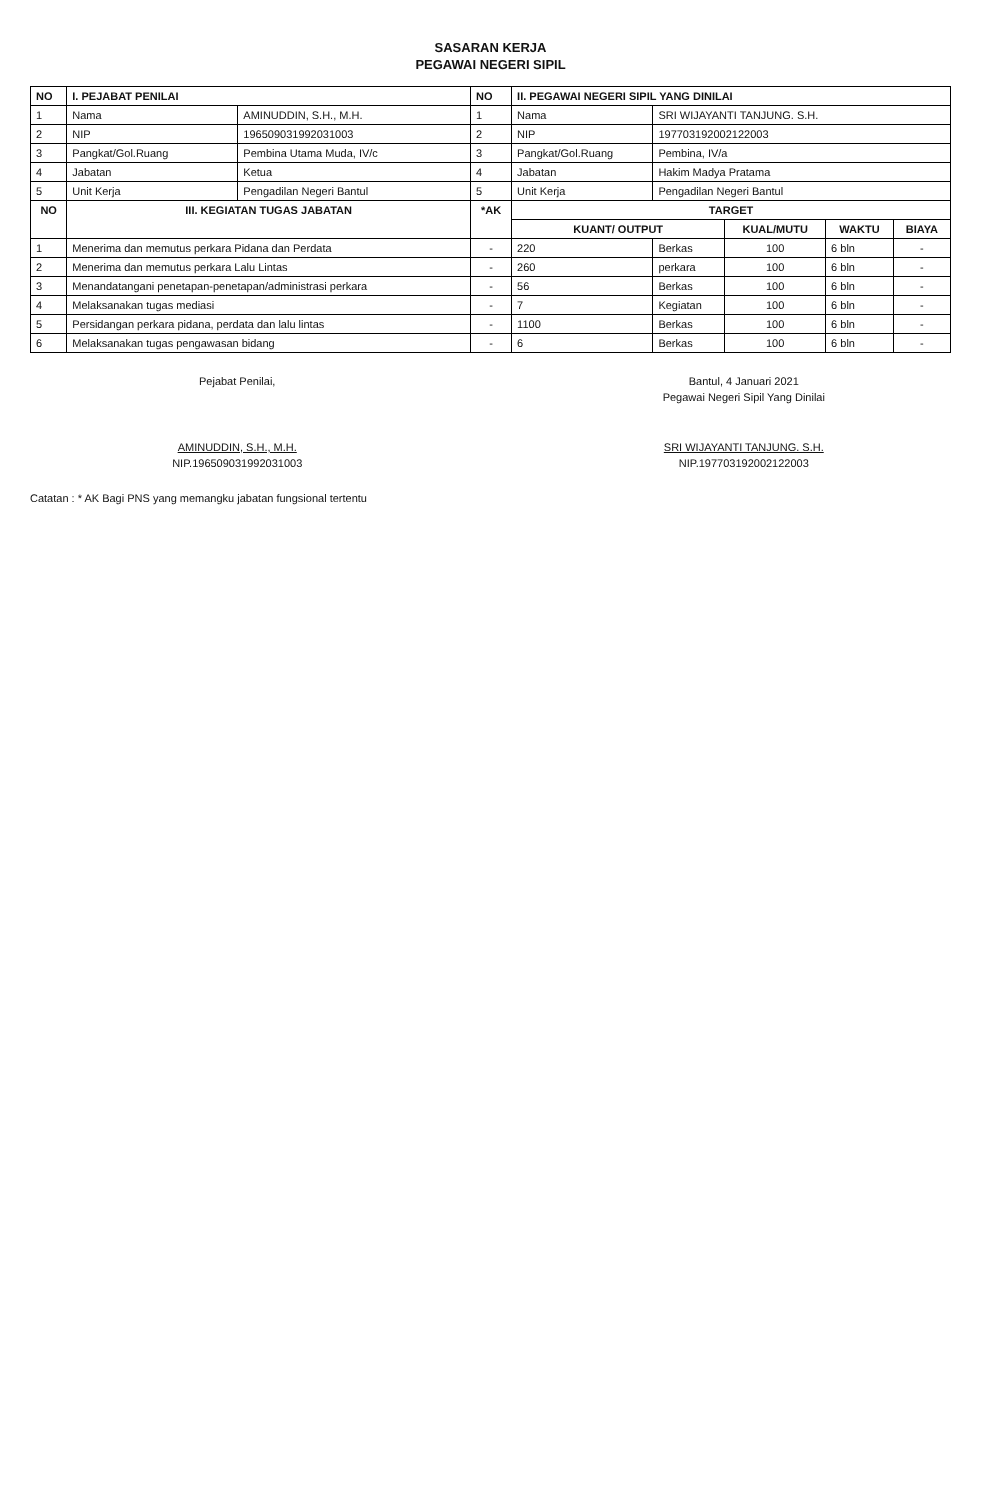SASARAN KERJA
PEGAWAI NEGERI SIPIL
| NO | I. PEJABAT PENILAI | | NO | II. PEGAWAI NEGERI SIPIL YANG DINILAI | | | | |
| --- | --- | --- | --- | --- | --- | --- | --- | --- |
| 1 | Nama | AMINUDDIN, S.H., M.H. | 1 | Nama | SRI WIJAYANTI TANJUNG. S.H. | | | |
| 2 | NIP | 196509031992031003 | 2 | NIP | 197703192002122003 | | | |
| 3 | Pangkat/Gol.Ruang | Pembina Utama Muda, IV/c | 3 | Pangkat/Gol.Ruang | Pembina, IV/a | | | |
| 4 | Jabatan | Ketua | 4 | Jabatan | Hakim Madya Pratama | | | |
| 5 | Unit Kerja | Pengadilan Negeri Bantul | 5 | Unit Kerja | Pengadilan Negeri Bantul | | | |
| NO | III. KEGIATAN TUGAS JABATAN | | *AK | TARGET | | | | |
| | | | | KUANT/ OUTPUT | | KUAL/MUTU | WAKTU | BIAYA |
| 1 | Menerima dan memutus perkara Pidana dan Perdata | | - | 220 | Berkas | 100 | 6 bln | - |
| 2 | Menerima dan memutus perkara Lalu Lintas | | - | 260 | perkara | 100 | 6 bln | - |
| 3 | Menandatangani penetapan-penetapan/administrasi perkara | | - | 56 | Berkas | 100 | 6 bln | - |
| 4 | Melaksanakan tugas mediasi | | - | 7 | Kegiatan | 100 | 6 bln | - |
| 5 | Persidangan perkara pidana, perdata dan lalu lintas | | - | 1100 | Berkas | 100 | 6 bln | - |
| 6 | Melaksanakan tugas pengawasan bidang | | - | 6 | Berkas | 100 | 6 bln | - |
Pejabat Penilai,
AMINUDDIN, S.H., M.H.
NIP.196509031992031003
Bantul, 4 Januari 2021
Pegawai Negeri Sipil Yang Dinilai
SRI WIJAYANTI TANJUNG. S.H.
NIP.197703192002122003
Catatan : * AK Bagi PNS yang memangku jabatan fungsional tertentu